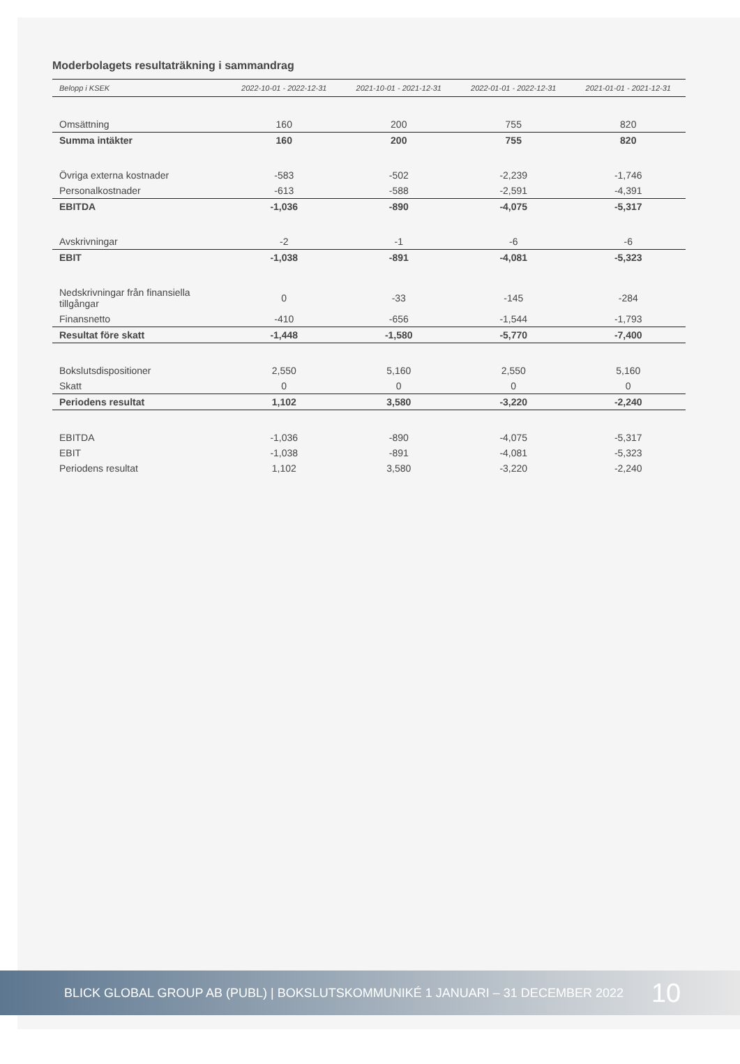Moderbolagets resultaträkning i sammandrag
| Belopp i KSEK | 2022-10-01 - 2022-12-31 | 2021-10-01 - 2021-12-31 | 2022-01-01 - 2022-12-31 | 2021-01-01 - 2021-12-31 |
| --- | --- | --- | --- | --- |
| Omsättning | 160 | 200 | 755 | 820 |
| Summa intäkter | 160 | 200 | 755 | 820 |
| Övriga externa kostnader | -583 | -502 | -2,239 | -1,746 |
| Personalkostnader | -613 | -588 | -2,591 | -4,391 |
| EBITDA | -1,036 | -890 | -4,075 | -5,317 |
| Avskrivningar | -2 | -1 | -6 | -6 |
| EBIT | -1,038 | -891 | -4,081 | -5,323 |
| Nedskrivningar från finansiella tillgångar | 0 | -33 | -145 | -284 |
| Finansnetto | -410 | -656 | -1,544 | -1,793 |
| Resultat före skatt | -1,448 | -1,580 | -5,770 | -7,400 |
| Bokslutsdispositioner | 2,550 | 5,160 | 2,550 | 5,160 |
| Skatt | 0 | 0 | 0 | 0 |
| Periodens resultat | 1,102 | 3,580 | -3,220 | -2,240 |
| EBITDA | -1,036 | -890 | -4,075 | -5,317 |
| EBIT | -1,038 | -891 | -4,081 | -5,323 |
| Periodens resultat | 1,102 | 3,580 | -3,220 | -2,240 |
BLICK GLOBAL GROUP AB (PUBL) | BOKSLUTSKOMMUNIKÉ 1 JANUARI – 31 DECEMBER 2022 10